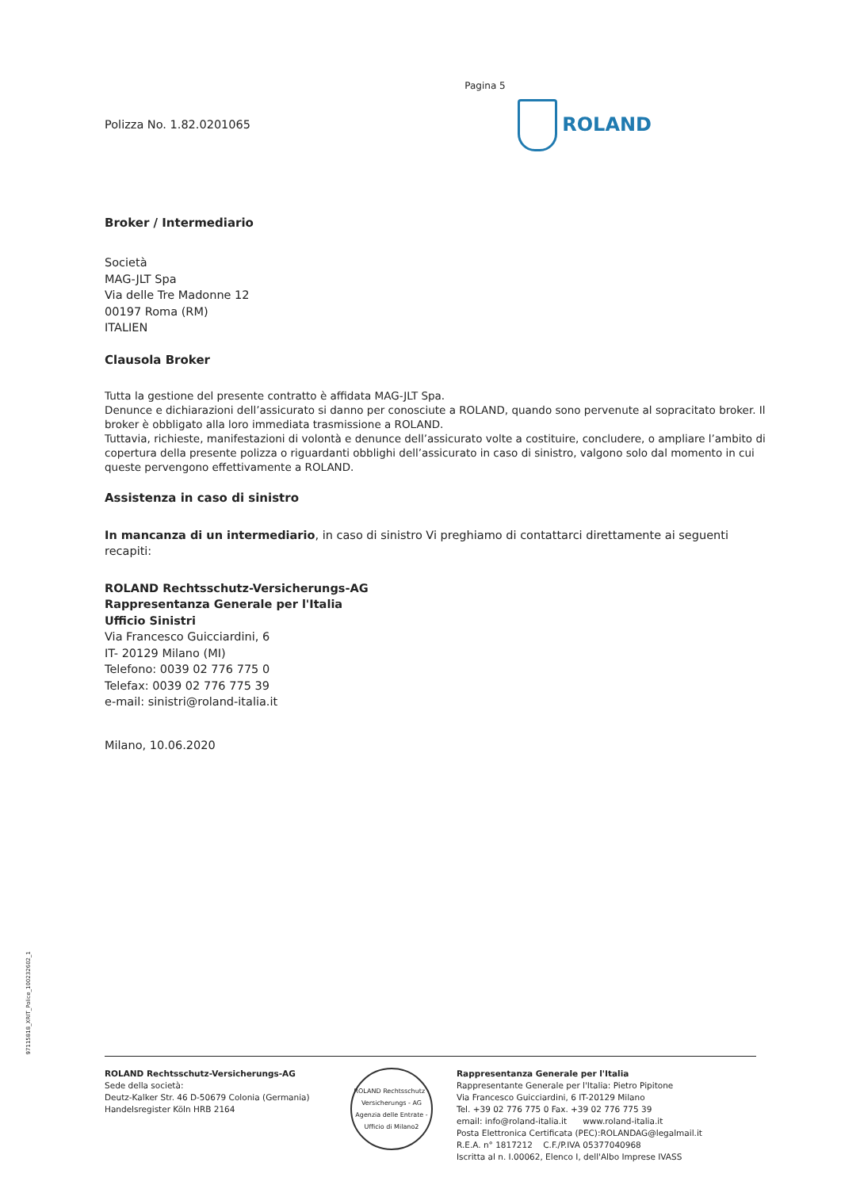Pagina 5
Polizza No. 1.82.0201065
ROLAND
Broker / Intermediario
Società
MAG-JLT Spa
Via delle Tre Madonne 12
00197 Roma (RM)
ITALIEN
Clausola Broker
Tutta la gestione del presente contratto è affidata MAG-JLT Spa.
Denunce e dichiarazioni dell’assicurato si danno per conosciute a ROLAND, quando sono pervenute al sopracitato broker. Il broker è obbligato alla loro immediata trasmissione a ROLAND.
Tuttavia, richieste, manifestazioni di volontà e denunce dell’assicurato volte a costituire, concludere, o ampliare l’ambito di copertura della presente polizza o riguardanti obblighi dell’assicurato in caso di sinistro, valgono solo dal momento in cui queste pervengono effettivamente a ROLAND.
Assistenza in caso di sinistro
In mancanza di un intermediario, in caso di sinistro Vi preghiamo di contattarci direttamente ai seguenti recapiti:
ROLAND Rechtsschutz-Versicherungs-AG
Rappresentanza Generale per l'Italia
Ufficio Sinistri
Via Francesco Guicciardini, 6
IT- 20129 Milano (MI)
Telefono: 0039 02 776 775 0
Telefax: 0039 02 776 775 39
e-mail: sinistri@roland-italia.it
Milano, 10.06.2020
97115818_XRIT_Police_100232602_1
ROLAND Rechtsschutz-Versicherungs-AG
Sede della società:
Deutz-Kalker Str. 46 D-50679 Colonia (Germania)
Handelsregister Köln HRB 2164
ROLAND Rechtsschutz - Versicherungs - AG
Agenzia delle Entrate - Ufficio di Milano2
Rappresentanza Generale per l'Italia
Rappresentante Generale per l'Italia: Pietro Pipitone
Via Francesco Guicciardini, 6 IT-20129 Milano
Tel. +39 02 776 775 0 Fax. +39 02 776 775 39
email: info@roland-italia.it www.roland-italia.it
Posta Elettronica Certificata (PEC):ROLANDAG@legalmail.it
R.E.A. n° 1817212 C.F./P.IVA 05377040968
Iscritta al n. I.00062, Elenco I, dell'Albo Imprese IVASS